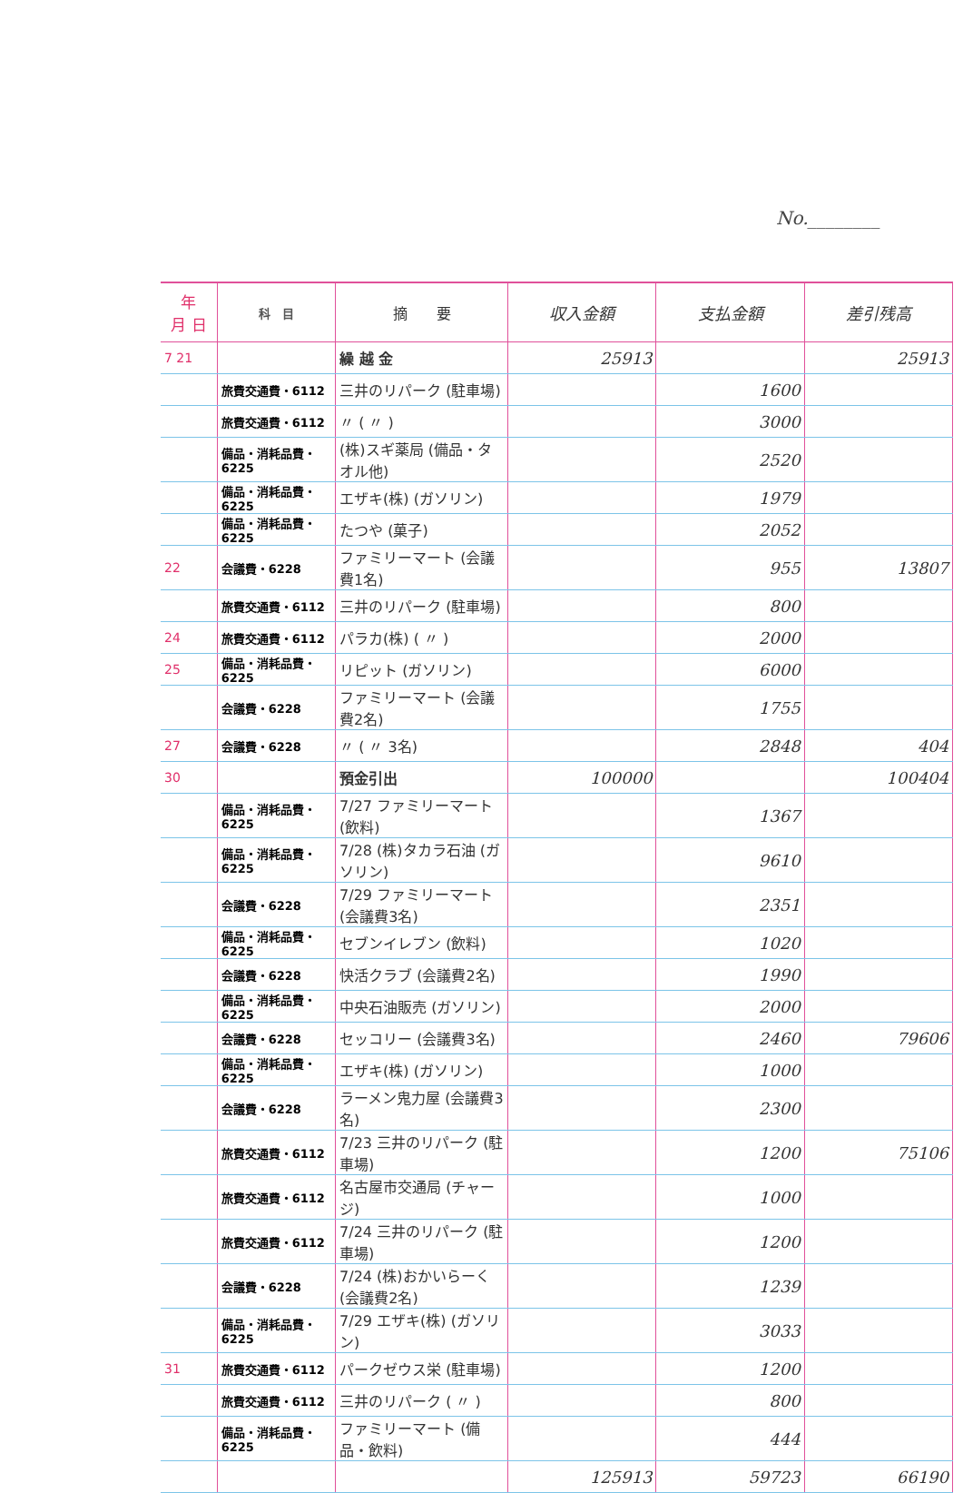No.________
| 年 月 日 | 科 目 | 摘 要 | 収入金額 | 支払金額 | 差引残高 |
| --- | --- | --- | --- | --- | --- |
| 7 21 | | 繰 越 金 | 25913 | | 25913 |
| | 旅費交通費・6112 | 三井のリパーク (駐車場) | | 1600 | |
| | 旅費交通費・6112 | 〃 ( 〃 ) | | 3000 | |
| | 備品・消耗品費・6225 | (株)スギ薬局 (備品・タオル他) | | 2520 | |
| | 備品・消耗品費・6225 | エザキ(株) (ガソリン) | | 1979 | |
| | 備品・消耗品費・6225 | たつや (菓子) | | 2052 | |
| 22 | 会議費・6228 | ファミリーマート (会議費1名) | | 955 | 13807 |
| | 旅費交通費・6112 | 三井のリパーク (駐車場) | | 800 | |
| 24 | 旅費交通費・6112 | パラカ(株) ( 〃 ) | | 2000 | |
| 25 | 備品・消耗品費・6225 | リピット (ガソリン) | | 6000 | |
| | 会議費・6228 | ファミリーマート (会議費2名) | | 1755 | |
| 27 | 会議費・6228 | 〃 ( 〃 3名) | | 2848 | 404 |
| 30 | | 預金引出 | 100000 | | 100404 |
| | 備品・消耗品費・6225 | 7/27 ファミリーマート (飲料) | | 1367 | |
| | 備品・消耗品費・6225 | 7/28 (株)タカラ石油 (ガソリン) | | 9610 | |
| | 会議費・6228 | 7/29 ファミリーマート (会議費3名) | | 2351 | |
| | 備品・消耗品費・6225 | セブンイレブン (飲料) | | 1020 | |
| | 会議費・6228 | 快活クラブ (会議費2名) | | 1990 | |
| | 備品・消耗品費・6225 | 中央石油販売 (ガソリン) | | 2000 | |
| | 会議費・6228 | セッコリー (会議費3名) | | 2460 | 79606 |
| | 備品・消耗品費・6225 | エザキ(株) (ガソリン) | | 1000 | |
| | 会議費・6228 | ラーメン鬼力屋 (会議費3名) | | 2300 | |
| | 旅費交通費・6112 | 7/23 三井のリパーク (駐車場) | | 1200 | 75106 |
| | 旅費交通費・6112 | 名古屋市交通局 (チャージ) | | 1000 | |
| | 旅費交通費・6112 | 7/24 三井のリパーク (駐車場) | | 1200 | |
| | 会議費・6228 | 7/24 (株)おかいらーく (会議費2名) | | 1239 | |
| | 備品・消耗品費・6225 | 7/29 エザキ(株) (ガソリン) | | 3033 | |
| 31 | 旅費交通費・6112 | パークゼウス栄 (駐車場) | | 1200 | |
| | 旅費交通費・6112 | 三井のリパーク ( 〃 ) | | 800 | |
| | 備品・消耗品費・6225 | ファミリーマート (備品・飲料) | | 444 | |
| | | | 125913 | 59723 | 66190 |